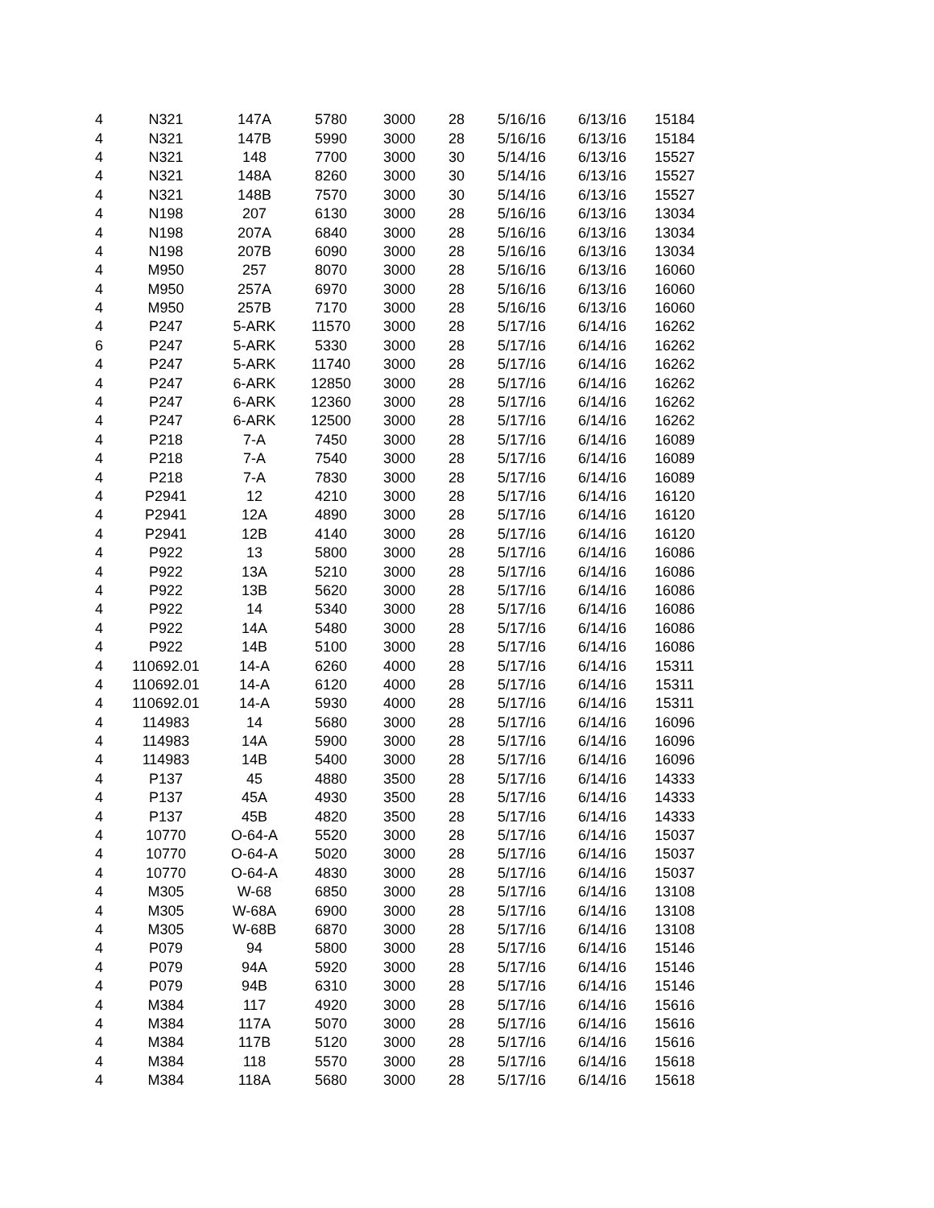| 4 | N321 | 147A | 5780 | 3000 | 28 | 5/16/16 | 6/13/16 | 15184 |
| 4 | N321 | 147B | 5990 | 3000 | 28 | 5/16/16 | 6/13/16 | 15184 |
| 4 | N321 | 148 | 7700 | 3000 | 30 | 5/14/16 | 6/13/16 | 15527 |
| 4 | N321 | 148A | 8260 | 3000 | 30 | 5/14/16 | 6/13/16 | 15527 |
| 4 | N321 | 148B | 7570 | 3000 | 30 | 5/14/16 | 6/13/16 | 15527 |
| 4 | N198 | 207 | 6130 | 3000 | 28 | 5/16/16 | 6/13/16 | 13034 |
| 4 | N198 | 207A | 6840 | 3000 | 28 | 5/16/16 | 6/13/16 | 13034 |
| 4 | N198 | 207B | 6090 | 3000 | 28 | 5/16/16 | 6/13/16 | 13034 |
| 4 | M950 | 257 | 8070 | 3000 | 28 | 5/16/16 | 6/13/16 | 16060 |
| 4 | M950 | 257A | 6970 | 3000 | 28 | 5/16/16 | 6/13/16 | 16060 |
| 4 | M950 | 257B | 7170 | 3000 | 28 | 5/16/16 | 6/13/16 | 16060 |
| 4 | P247 | 5-ARK | 11570 | 3000 | 28 | 5/17/16 | 6/14/16 | 16262 |
| 6 | P247 | 5-ARK | 5330 | 3000 | 28 | 5/17/16 | 6/14/16 | 16262 |
| 4 | P247 | 5-ARK | 11740 | 3000 | 28 | 5/17/16 | 6/14/16 | 16262 |
| 4 | P247 | 6-ARK | 12850 | 3000 | 28 | 5/17/16 | 6/14/16 | 16262 |
| 4 | P247 | 6-ARK | 12360 | 3000 | 28 | 5/17/16 | 6/14/16 | 16262 |
| 4 | P247 | 6-ARK | 12500 | 3000 | 28 | 5/17/16 | 6/14/16 | 16262 |
| 4 | P218 | 7-A | 7450 | 3000 | 28 | 5/17/16 | 6/14/16 | 16089 |
| 4 | P218 | 7-A | 7540 | 3000 | 28 | 5/17/16 | 6/14/16 | 16089 |
| 4 | P218 | 7-A | 7830 | 3000 | 28 | 5/17/16 | 6/14/16 | 16089 |
| 4 | P2941 | 12 | 4210 | 3000 | 28 | 5/17/16 | 6/14/16 | 16120 |
| 4 | P2941 | 12A | 4890 | 3000 | 28 | 5/17/16 | 6/14/16 | 16120 |
| 4 | P2941 | 12B | 4140 | 3000 | 28 | 5/17/16 | 6/14/16 | 16120 |
| 4 | P922 | 13 | 5800 | 3000 | 28 | 5/17/16 | 6/14/16 | 16086 |
| 4 | P922 | 13A | 5210 | 3000 | 28 | 5/17/16 | 6/14/16 | 16086 |
| 4 | P922 | 13B | 5620 | 3000 | 28 | 5/17/16 | 6/14/16 | 16086 |
| 4 | P922 | 14 | 5340 | 3000 | 28 | 5/17/16 | 6/14/16 | 16086 |
| 4 | P922 | 14A | 5480 | 3000 | 28 | 5/17/16 | 6/14/16 | 16086 |
| 4 | P922 | 14B | 5100 | 3000 | 28 | 5/17/16 | 6/14/16 | 16086 |
| 4 | 110692.01 | 14-A | 6260 | 4000 | 28 | 5/17/16 | 6/14/16 | 15311 |
| 4 | 110692.01 | 14-A | 6120 | 4000 | 28 | 5/17/16 | 6/14/16 | 15311 |
| 4 | 110692.01 | 14-A | 5930 | 4000 | 28 | 5/17/16 | 6/14/16 | 15311 |
| 4 | 114983 | 14 | 5680 | 3000 | 28 | 5/17/16 | 6/14/16 | 16096 |
| 4 | 114983 | 14A | 5900 | 3000 | 28 | 5/17/16 | 6/14/16 | 16096 |
| 4 | 114983 | 14B | 5400 | 3000 | 28 | 5/17/16 | 6/14/16 | 16096 |
| 4 | P137 | 45 | 4880 | 3500 | 28 | 5/17/16 | 6/14/16 | 14333 |
| 4 | P137 | 45A | 4930 | 3500 | 28 | 5/17/16 | 6/14/16 | 14333 |
| 4 | P137 | 45B | 4820 | 3500 | 28 | 5/17/16 | 6/14/16 | 14333 |
| 4 | 10770 | O-64-A | 5520 | 3000 | 28 | 5/17/16 | 6/14/16 | 15037 |
| 4 | 10770 | O-64-A | 5020 | 3000 | 28 | 5/17/16 | 6/14/16 | 15037 |
| 4 | 10770 | O-64-A | 4830 | 3000 | 28 | 5/17/16 | 6/14/16 | 15037 |
| 4 | M305 | W-68 | 6850 | 3000 | 28 | 5/17/16 | 6/14/16 | 13108 |
| 4 | M305 | W-68A | 6900 | 3000 | 28 | 5/17/16 | 6/14/16 | 13108 |
| 4 | M305 | W-68B | 6870 | 3000 | 28 | 5/17/16 | 6/14/16 | 13108 |
| 4 | P079 | 94 | 5800 | 3000 | 28 | 5/17/16 | 6/14/16 | 15146 |
| 4 | P079 | 94A | 5920 | 3000 | 28 | 5/17/16 | 6/14/16 | 15146 |
| 4 | P079 | 94B | 6310 | 3000 | 28 | 5/17/16 | 6/14/16 | 15146 |
| 4 | M384 | 117 | 4920 | 3000 | 28 | 5/17/16 | 6/14/16 | 15616 |
| 4 | M384 | 117A | 5070 | 3000 | 28 | 5/17/16 | 6/14/16 | 15616 |
| 4 | M384 | 117B | 5120 | 3000 | 28 | 5/17/16 | 6/14/16 | 15616 |
| 4 | M384 | 118 | 5570 | 3000 | 28 | 5/17/16 | 6/14/16 | 15618 |
| 4 | M384 | 118A | 5680 | 3000 | 28 | 5/17/16 | 6/14/16 | 15618 |